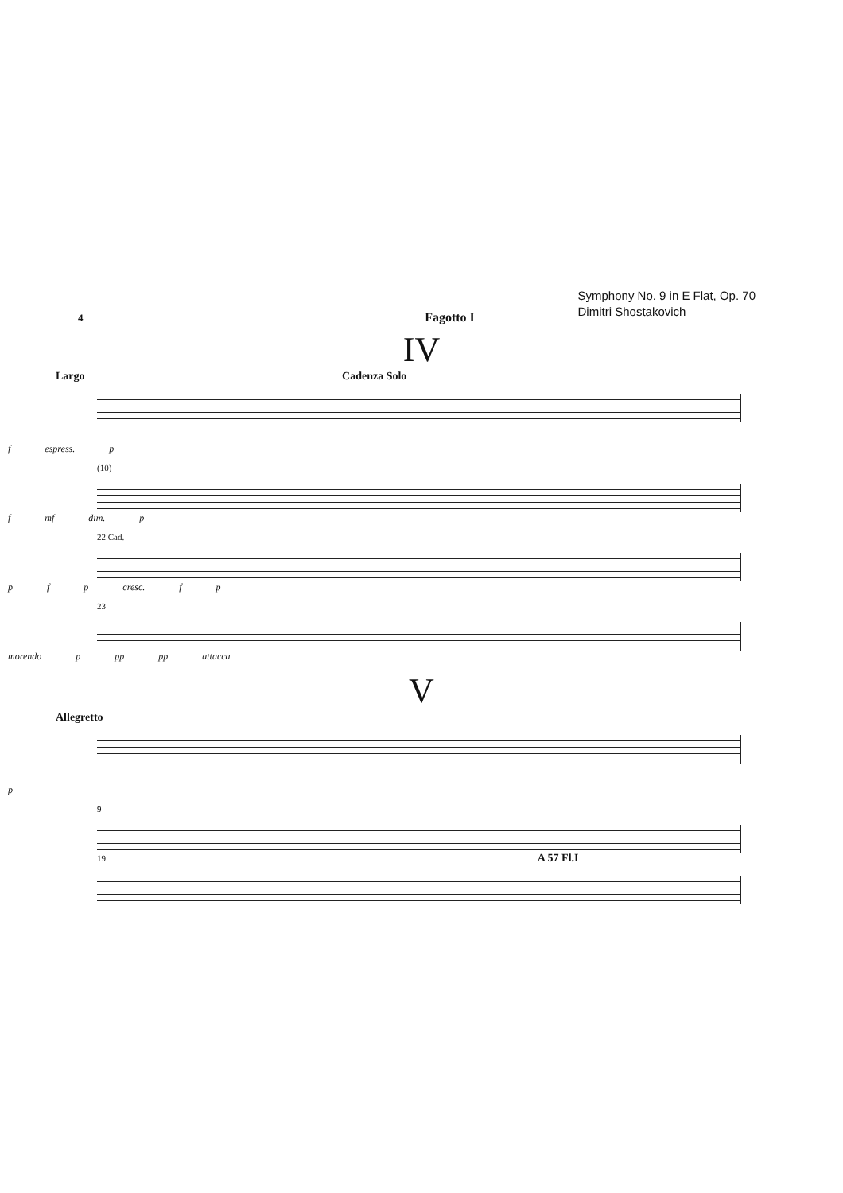4 Fagotto I Symphony No. 9 in E Flat, Op. 70
Dimitri Shostakovich
IV
Largo Cadenza Solo
f espress. p
(10)
f mf dim. p
22 Cad.
p f p cresc. f p
23
morendo p pp pp attacca
V
Allegretto
p
9
19 A 57 Fl.I